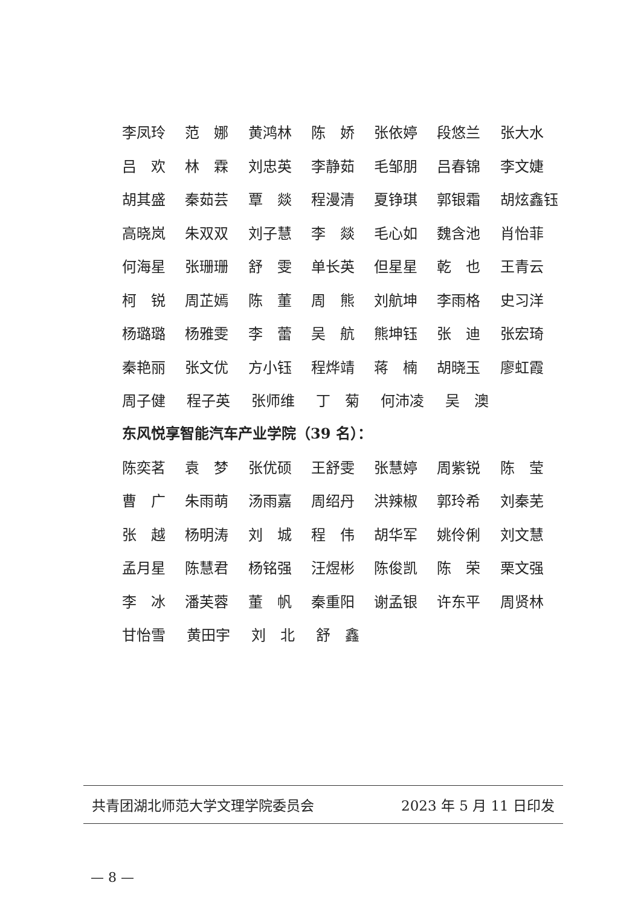李凤玲 范　娜 黄鸿林 陈　娇 张依婷 段悠兰 张大水
吕　欢 林　霖 刘忠英 李静茹 毛邹朋 吕春锦 李文婕
胡其盛 秦茹芸 覃　燚 程漫清 夏铮琪 郭银霜 胡炫鑫钰
高晓岚 朱双双 刘子慧 李　燚 毛心如 魏含池 肖怡菲
何海星 张珊珊 舒　雯 单长英 但星星 乾　也 王青云
柯　锐 周芷嫣 陈　董 周　熊 刘航坤 李雨格 史习洋
杨璐璐 杨雅雯 李　蕾 吴　航 熊坤钰 张　迪 张宏琦
秦艳丽 张文优 方小钰 程烨靖 蒋　楠 胡晓玉 廖虹霞
周子健 程子英 张师维 丁　菊 何沛凌 吴　澳
东风悦享智能汽车产业学院（39 名）：
陈奕茗 袁　梦 张优硕 王舒雯 张慧婷 周紫锐 陈　莹
曹　广 朱雨萌 汤雨嘉 周绍丹 洪辣椒 郭玲希 刘秦芜
张　越 杨明涛 刘　城 程　伟 胡华军 姚伶俐 刘文慧
孟月星 陈慧君 杨铭强 汪煜彬 陈俊凯 陈　荣 栗文强
李　冰 潘芙蓉 董　帆 秦重阳 谢孟银 许东平 周贤林
甘怡雪 黄田宇 刘　北 舒　鑫
共青团湖北师范大学文理学院委员会 2023 年 5 月 11 日印发
— 8 —